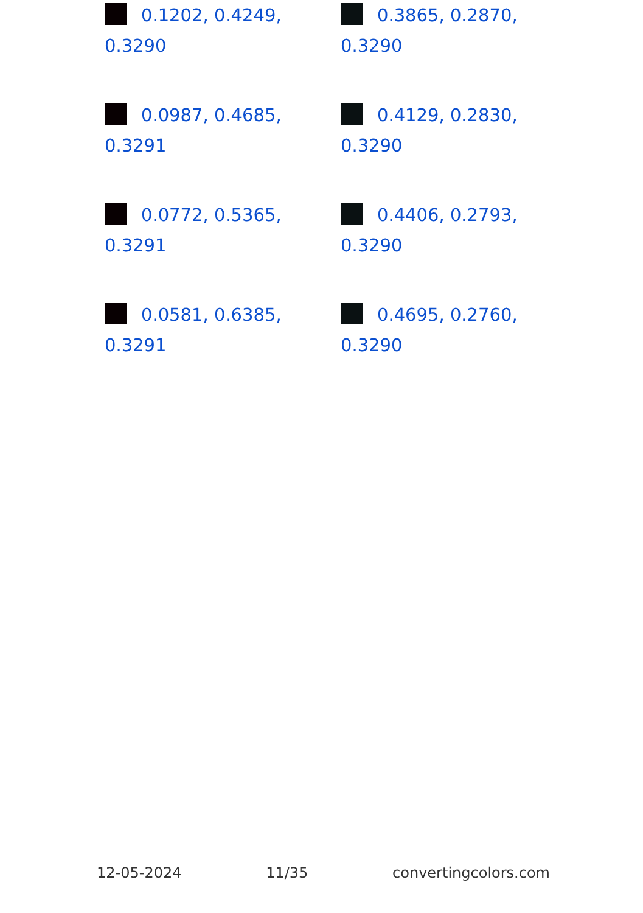0.1202, 0.4249, 0.3290
0.3865, 0.2870, 0.3290
0.0987, 0.4685, 0.3291
0.4129, 0.2830, 0.3290
0.0772, 0.5365, 0.3291
0.4406, 0.2793, 0.3290
0.0581, 0.6385, 0.3291
0.4695, 0.2760, 0.3290
12-05-2024 11/35 convertingcolors.com